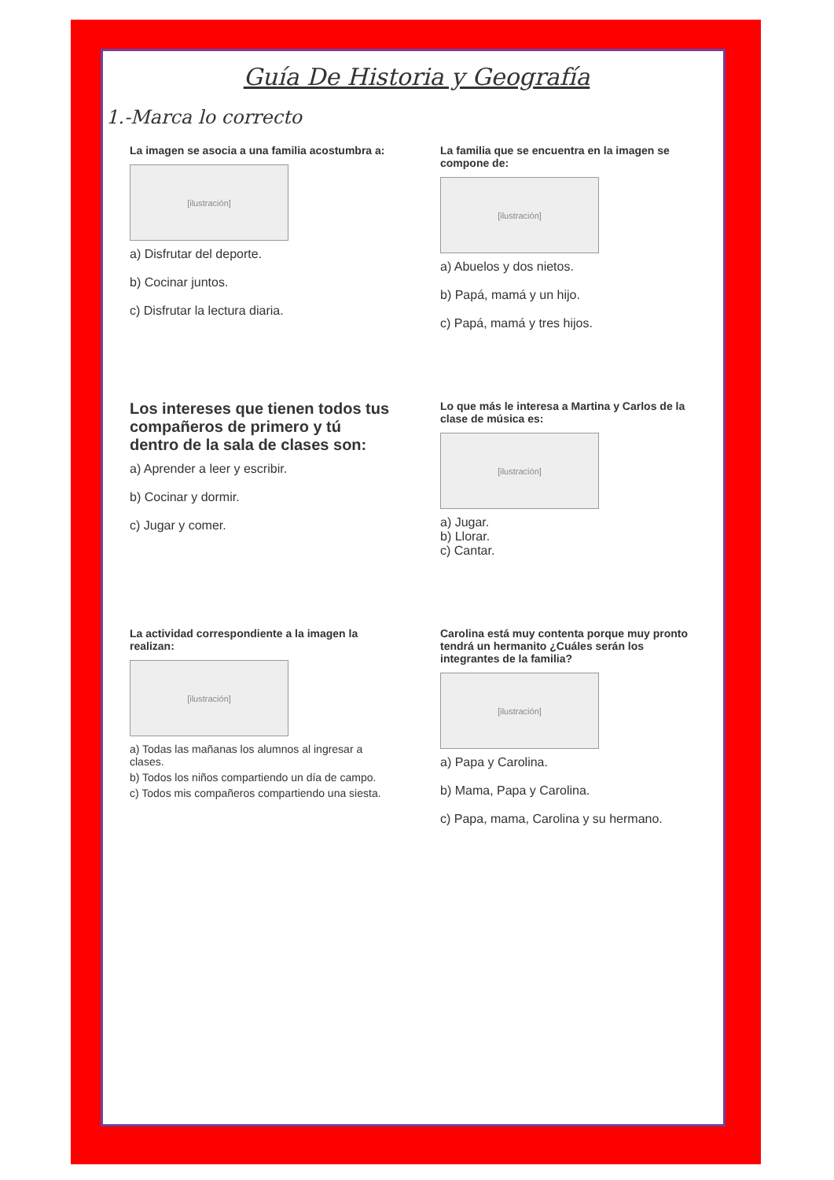Guía De Historia y Geografía
1.-Marca lo correcto
La imagen se asocia a una familia acostumbra a:
[ilustración]
a) Disfrutar del deporte.
b) Cocinar juntos.
c) Disfrutar la lectura diaria.
La familia que se encuentra en la imagen se compone de:
[ilustración]
a) Abuelos y dos nietos.
b) Papá, mamá y un hijo.
c) Papá, mamá y tres hijos.
Los intereses que tienen todos tus compañeros de primero y tú dentro de la sala de clases son:
a) Aprender a leer y escribir.
b) Cocinar y dormir.
c) Jugar y comer.
Lo que más le interesa a Martina y Carlos de la clase de música es:
[ilustración]
a) Jugar.
b) Llorar.
c) Cantar.
La actividad correspondiente a la imagen la realizan:
[ilustración]
a) Todas las mañanas los alumnos al ingresar a clases.
b) Todos los niños compartiendo un día de campo.
c) Todos mis compañeros compartiendo una siesta.
Carolina está muy contenta porque muy pronto tendrá un hermanito ¿Cuáles serán los integrantes de la familia?
[ilustración]
a) Papa y Carolina.
b) Mama, Papa y Carolina.
c) Papa, mama, Carolina y su hermano.